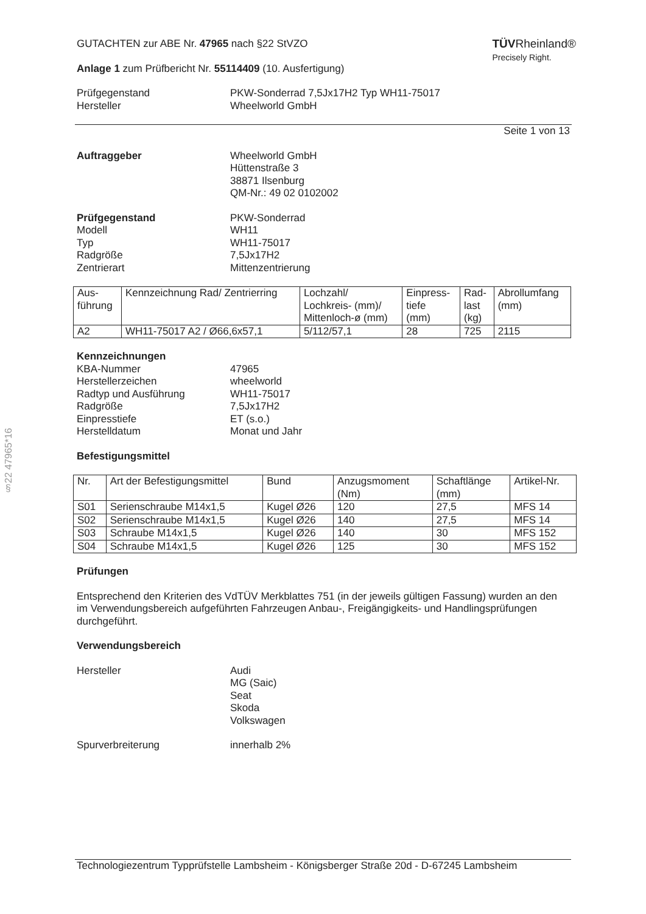§22 47965*16
TÜVRheinland®
Precisely Right.
GUTACHTEN zur ABE Nr. 47965 nach §22 StVZO
Anlage 1 zum Prüfbericht Nr. 55114409 (10. Ausfertigung)
Prüfgegenstand
Hersteller
PKW-Sonderrad 7,5Jx17H2 Typ WH11-75017
Wheelworld GmbH
Seite 1 von 13
Auftraggeber Wheelworld GmbH
Hüttenstraße 3
38871 Ilsenburg
QM-Nr.: 49 02 0102002
Prüfgegenstand
Modell
Typ
Radgröße
Zentrierart
PKW-Sonderrad
WH11
WH11-75017
7,5Jx17H2
Mittenzentrierung
| Aus- führung | Kennzeichnung Rad/ Zentrierring | Lochzahl/ Lochkreis- (mm)/ Mittenloch-ø (mm) | Einpress- tiefe (mm) | Rad- last (kg) | Abrollumfang (mm) |
| --- | --- | --- | --- | --- | --- |
| A2 | WH11-75017 A2 / Ø66,6x57,1 | 5/112/57,1 | 28 | 725 | 2115 |
Kennzeichnungen
KBA-Nummer
Herstellerzeichen
Radtyp und Ausführung
Radgröße
Einpresstiefe
Herstelldatum
47965
wheelworld
WH11-75017
7,5Jx17H2
ET (s.o.)
Monat und Jahr
Befestigungsmittel
| Nr. | Art der Befestigungsmittel | Bund | Anzugsmoment (Nm) | Schaftlänge (mm) | Artikel-Nr. |
| --- | --- | --- | --- | --- | --- |
| S01 | Serienschraube M14x1,5 | Kugel Ø26 | 120 | 27,5 | MFS 14 |
| S02 | Serienschraube M14x1,5 | Kugel Ø26 | 140 | 27,5 | MFS 14 |
| S03 | Schraube M14x1,5 | Kugel Ø26 | 140 | 30 | MFS 152 |
| S04 | Schraube M14x1,5 | Kugel Ø26 | 125 | 30 | MFS 152 |
Prüfungen
Entsprechend den Kriterien des VdTÜV Merkblattes 751 (in der jeweils gültigen Fassung) wurden an den im Verwendungsbereich aufgeführten Fahrzeugen Anbau-, Freigängigkeits- und Handlingsprüfungen durchgeführt.
Verwendungsbereich
Hersteller Audi
MG (Saic)
Seat
Skoda
Volkswagen
Spurverbreiterung innerhalb 2%
Technologiezentrum Typprüfstelle Lambsheim - Königsberger Straße 20d - D-67245 Lambsheim